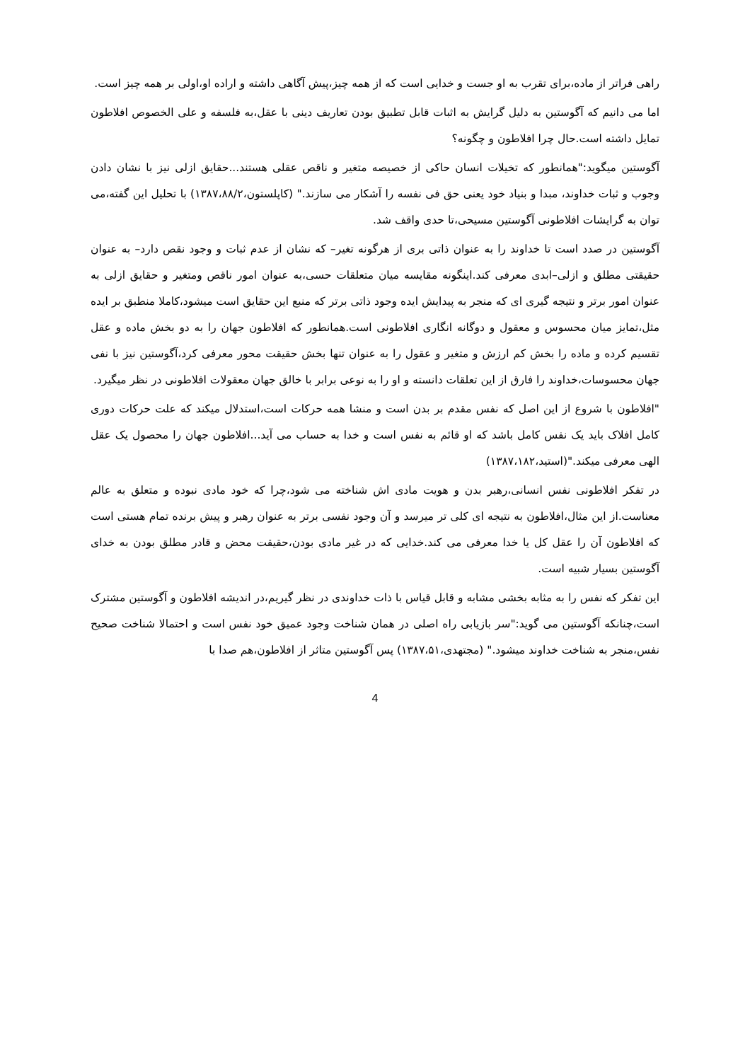راهی فراتر از ماده،برای تقرب به او جست و خدایی است که از همه چیز،پیش آگاهی داشته و اراده او،اولی بر همه چیز است.
اما می دانیم که آگوستین به دلیل گرایش به اثبات قابل تطبیق بودن تعاریف دینی با عقل،به فلسفه و علی الخصوص افلاطون تمایل داشته است.حال چرا افلاطون و چگونه؟
آگوستین میگوید:"همانطور که تخیلات انسان حاکی از خصیصه متغیر و ناقص عقلی هستند...حقایق ازلی نیز با نشان دادن وجوب و ثبات خداوند، مبدا و بنیاد خود یعنی حق فی نفسه را آشکار می سازند." (کاپلستون،۱۳۸۷،۸۸/۲) با تحلیل این گفته،می توان به گرایشات افلاطونی آگوستین مسیحی،تا حدی واقف شد.
آگوستین در صدد است تا خداوند را به عنوان ذاتی بری از هرگونه تغیر– که نشان از عدم ثبات و وجود نقص دارد– به عنوان حقیقتی مطلق و ازلی–ابدی معرفی کند.اینگونه مقایسه میان متعلقات حسی،به عنوان امور ناقص ومتغیر و حقایق ازلی به عنوان امور برتر و نتیجه گیری ای که منجر به پیدایش ایده وجود ذاتی برتر که منبع این حقایق است میشود،کاملا منطبق بر ایده مثل،تمایز میان محسوس و معقول و دوگانه انگاری افلاطونی است.همانطور که افلاطون جهان را به دو بخش ماده و عقل تقسیم کرده و ماده را بخش کم ارزش و متغیر و عقول را به عنوان تنها بخش حقیقت محور معرفی کرد،آگوستین نیز با نفی جهان محسوسات،خداوند را فارق از این تعلقات دانسته و او را به نوعی برابر با خالق جهان معقولات افلاطونی در نظر میگیرد.
"افلاطون با شروع از این اصل که نفس مقدم بر بدن است و منشا همه حرکات است،استدلال میکند که علت حرکات دوری کامل افلاک باید یک نفس کامل باشد که او قائم به نفس است و خدا به حساب می آید...افلاطون جهان را محصول یک عقل الهی معرفی میکند."(استید،۱۳۸۷،۱۸۲)
در تفکر افلاطونی نفس انسانی،رهبر بدن و هویت مادی اش شناخته می شود،چرا که خود مادی نبوده و متعلق به عالم معناست.از این مثال،افلاطون به نتیجه ای کلی تر میرسد و آن وجود نفسی برتر به عنوان رهبر و پیش برنده تمام هستی است که افلاطون آن را عقل کل یا خدا معرفی می کند.خدایی که در غیر مادی بودن،حقیقت محض و قادر مطلق بودن به خدای آگوستین بسیار شبیه است.
این تفکر که نفس را به مثابه بخشی مشابه و قابل قیاس با ذات خداوندی در نظر گیریم،در اندیشه افلاطون و آگوستین مشترک است،چنانکه آگوستین می گوید:"سر بازیابی راه اصلی در همان شناخت وجود عمیق خود نفس است و احتمالا شناخت صحیح نفس،منجر به شناخت خداوند میشود." (مجتهدی،۱۳۸۷،۵۱) پس آگوستین متاثر از افلاطون،هم صدا با
4